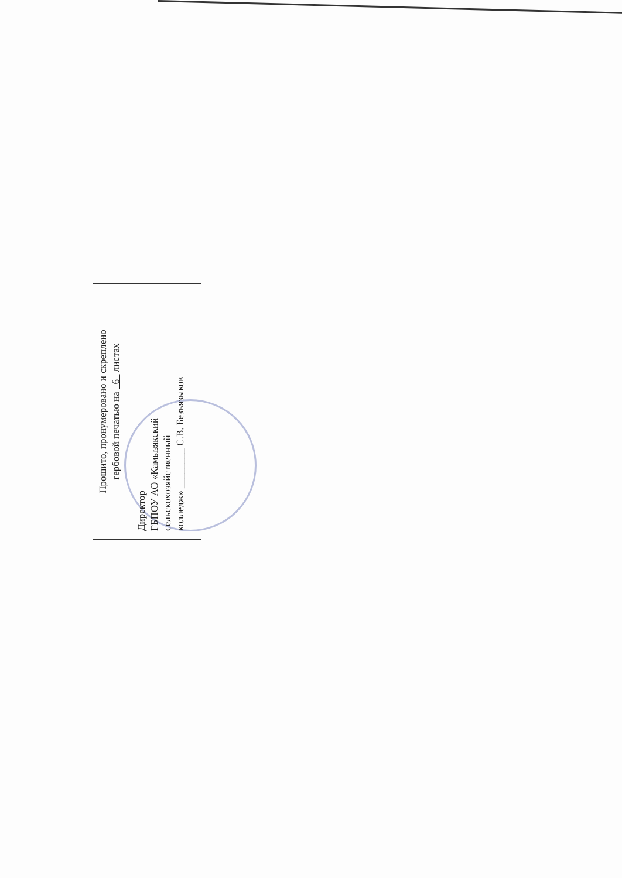Прошито, пронумеровано и скреплено
гербовой печатью на 6 листах
Директор
ГБПОУ АО «Камызякский
сельскохозяйственный
колледж» ________ С.В. Безъязыков